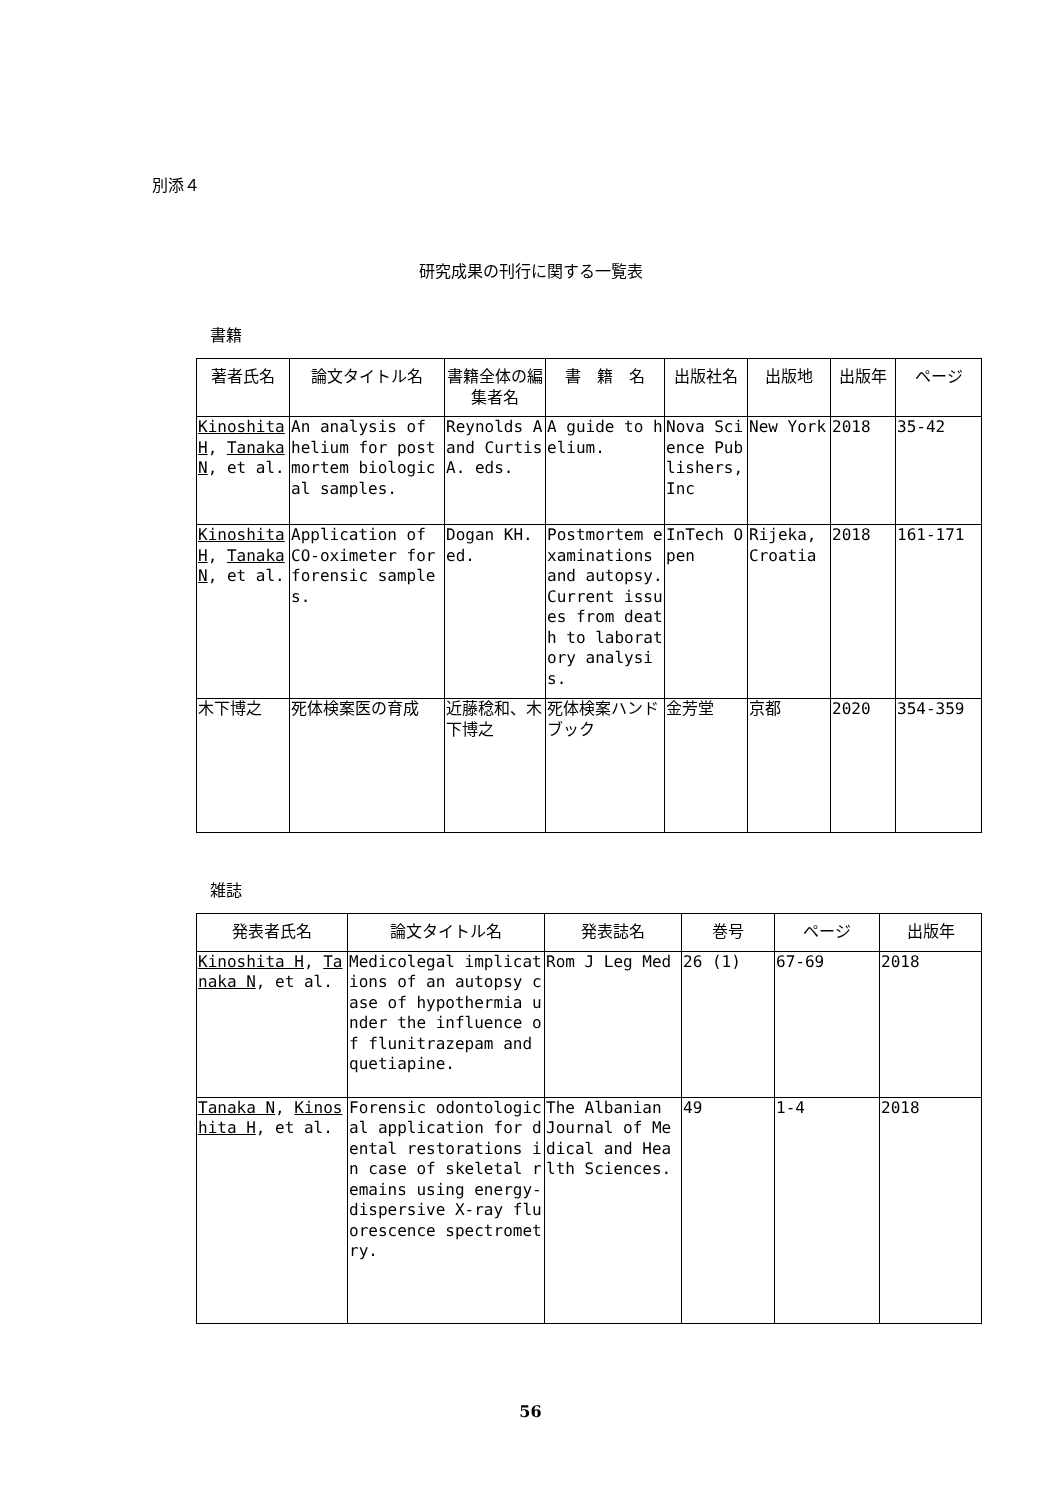別添４
研究成果の刊行に関する一覧表
書籍
| 著者氏名 | 論文タイトル名 | 書籍全体の編集者名 | 書 籍 名 | 出版社名 | 出版地 | 出版年 | ページ |
| --- | --- | --- | --- | --- | --- | --- | --- |
| Kinoshita H , Tanaka N , et al. | An analysis of helium for postmortem biological samples. | Reynolds A and Curtis A. eds. | A guide to helium. | Nova Science Publishers, Inc | New York | 2018 | 35-42 |
| Kinoshita H , Tanaka N , et al. | Application of CO-oximeter for forensic samples. | Dogan KH. ed. | Postmortem examinations and autopsy. Current issues from death to laboratory analysis. | InTech Open | Rijeka, Croatia | 2018 | 161-171 |
| 木下博之 | 死体検案医の育成 | 近藤稔和、木下博之 | 死体検案ハンドブック | 金芳堂 | 京都 | 2020 | 354-359 |
雑誌
| 発表者氏名 | 論文タイトル名 | 発表誌名 | 巻号 | ページ | 出版年 |
| --- | --- | --- | --- | --- | --- |
| Kinoshita H , Tanaka N , et al. | Medicolegal implications of an autopsy case of hypothermia under the influence of flunitrazepam and quetiapine. | Rom J Leg Med | 26 (1) | 67-69 | 2018 |
| Tanaka N , Kinoshita H , et al. | Forensic odontological application for dental restorations in case of skeletal remains using energy-dispersive X-ray fluorescence spectrometry. | The Albanian Journal of Medical and Health Sciences. | 49 | 1-4 | 2018 |
56